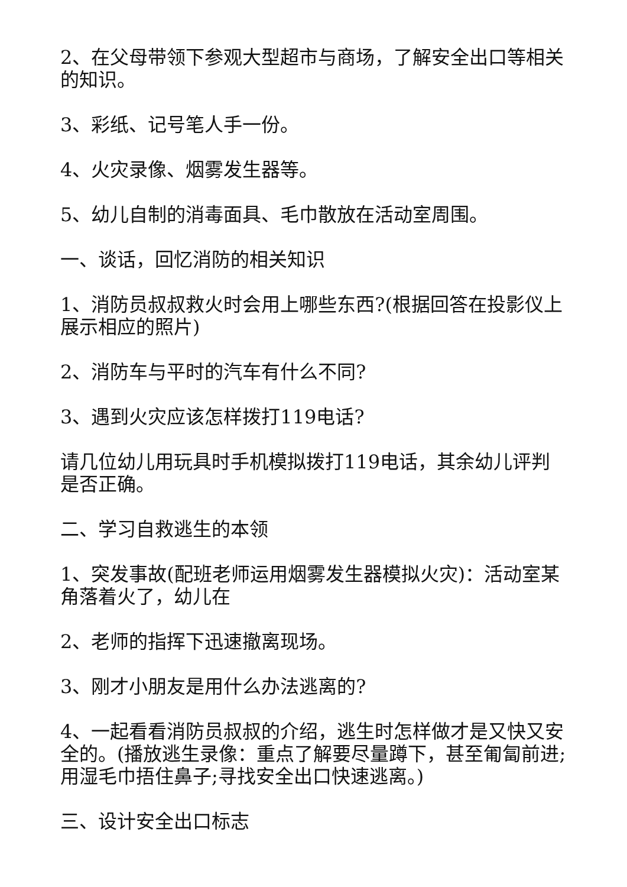2、在父母带领下参观大型超市与商场，了解安全出口等相关的知识。
3、彩纸、记号笔人手一份。
4、火灾录像、烟雾发生器等。
5、幼儿自制的消毒面具、毛巾散放在活动室周围。
一、谈话，回忆消防的相关知识
1、消防员叔叔救火时会用上哪些东西?(根据回答在投影仪上展示相应的照片)
2、消防车与平时的汽车有什么不同?
3、遇到火灾应该怎样拨打119电话?
请几位幼儿用玩具时手机模拟拨打119电话，其余幼儿评判是否正确。
二、学习自救逃生的本领
1、突发事故(配班老师运用烟雾发生器模拟火灾)：活动室某角落着火了，幼儿在
2、老师的指挥下迅速撤离现场。
3、刚才小朋友是用什么办法逃离的?
4、一起看看消防员叔叔的介绍，逃生时怎样做才是又快又安全的。(播放逃生录像：重点了解要尽量蹲下，甚至匍匐前进;用湿毛巾捂住鼻子;寻找安全出口快速逃离。)
三、设计安全出口标志